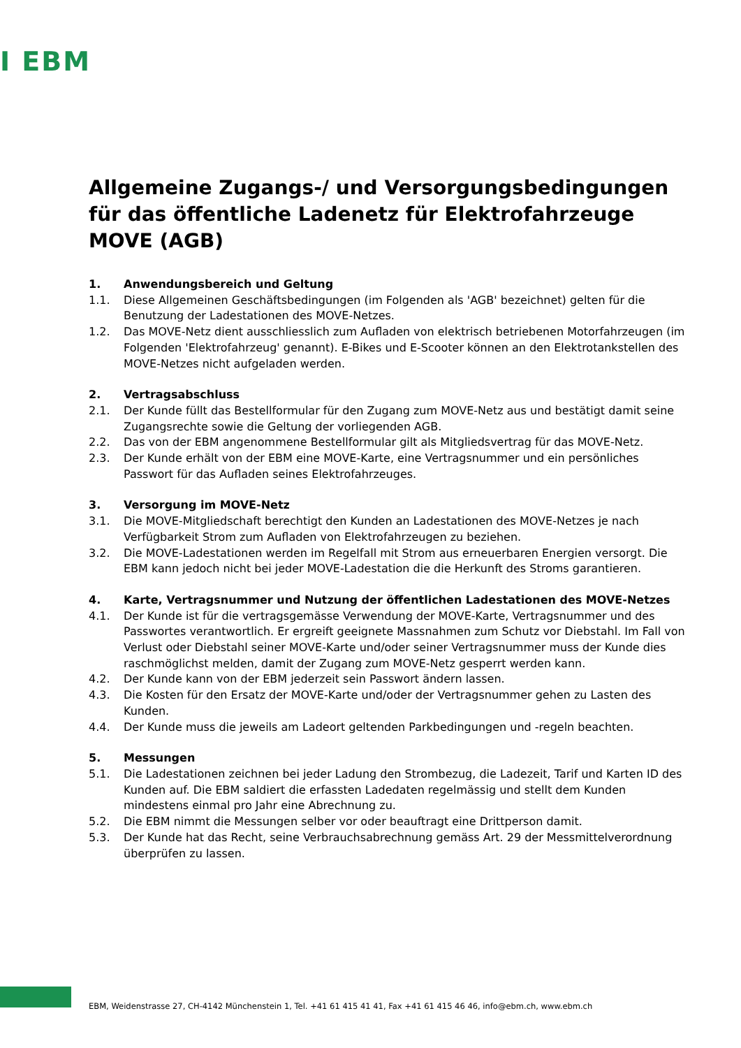I EBM
Allgemeine Zugangs-/ und Versorgungsbedingungen für das öffentliche Ladenetz für Elektrofahrzeuge MOVE (AGB)
1. Anwendungsbereich und Geltung
1.1. Diese Allgemeinen Geschäftsbedingungen (im Folgenden als 'AGB' bezeichnet) gelten für die Benutzung der Ladestationen des MOVE-Netzes.
1.2. Das MOVE-Netz dient ausschliesslich zum Aufladen von elektrisch betriebenen Motorfahrzeugen (im Folgenden 'Elektrofahrzeug' genannt). E-Bikes und E-Scooter können an den Elektrotankstellen des MOVE-Netzes nicht aufgeladen werden.
2. Vertragsabschluss
2.1. Der Kunde füllt das Bestellformular für den Zugang zum MOVE-Netz aus und bestätigt damit seine Zugangsrechte sowie die Geltung der vorliegenden AGB.
2.2. Das von der EBM angenommene Bestellformular gilt als Mitgliedsvertrag für das MOVE-Netz.
2.3. Der Kunde erhält von der EBM eine MOVE-Karte, eine Vertragsnummer und ein persönliches Passwort für das Aufladen seines Elektrofahrzeuges.
3. Versorgung im MOVE-Netz
3.1. Die MOVE-Mitgliedschaft berechtigt den Kunden an Ladestationen des MOVE-Netzes je nach Verfügbarkeit Strom zum Aufladen von Elektrofahrzeugen zu beziehen.
3.2. Die MOVE-Ladestationen werden im Regelfall mit Strom aus erneuerbaren Energien versorgt. Die EBM kann jedoch nicht bei jeder MOVE-Ladestation die die Herkunft des Stroms garantieren.
4. Karte, Vertragsnummer und Nutzung der öffentlichen Ladestationen des MOVE-Netzes
4.1. Der Kunde ist für die vertragsgemässe Verwendung der MOVE-Karte, Vertragsnummer und des Passwortes verantwortlich. Er ergreift geeignete Massnahmen zum Schutz vor Diebstahl. Im Fall von Verlust oder Diebstahl seiner MOVE-Karte und/oder seiner Vertragsnummer muss der Kunde dies raschmöglichst melden, damit der Zugang zum MOVE-Netz gesperrt werden kann.
4.2. Der Kunde kann von der EBM jederzeit sein Passwort ändern lassen.
4.3. Die Kosten für den Ersatz der MOVE-Karte und/oder der Vertragsnummer gehen zu Lasten des Kunden.
4.4. Der Kunde muss die jeweils am Ladeort geltenden Parkbedingungen und -regeln beachten.
5. Messungen
5.1. Die Ladestationen zeichnen bei jeder Ladung den Strombezug, die Ladezeit, Tarif und Karten ID des Kunden auf. Die EBM saldiert die erfassten Ladedaten regelmässig und stellt dem Kunden mindestens einmal pro Jahr eine Abrechnung zu.
5.2. Die EBM nimmt die Messungen selber vor oder beauftragt eine Drittperson damit.
5.3. Der Kunde hat das Recht, seine Verbrauchsabrechnung gemäss Art. 29 der Messmittelverordnung überprüfen zu lassen.
EBM, Weidenstrasse 27, CH-4142 Münchenstein 1, Tel. +41 61 415 41 41, Fax +41 61 415 46 46, info@ebm.ch, www.ebm.ch